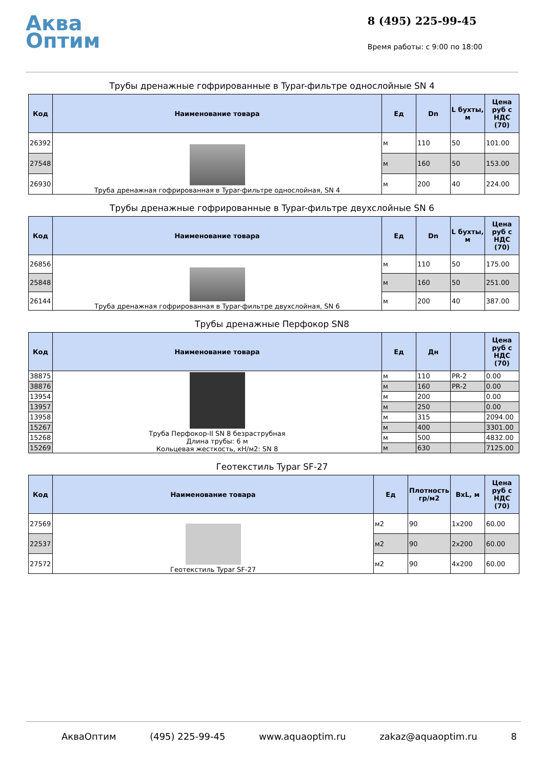Аква
Оптим
8 (495) 225-99-45
Время работы: с 9:00 по 18:00
Трубы дренажные гофрированные в Typar-фильтре однослойные SN 4
| Код | Наименование товара | Ед | Dn | L бухты, м | Цена руб с НДС (70) |
| --- | --- | --- | --- | --- | --- |
| 26392 | Труба дренажная гофрированная в Typar-фильтре однослойная, SN 4 | м | 110 | 50 | 101.00 |
| 27548 | | м | 160 | 50 | 153.00 |
| 26930 | | м | 200 | 40 | 224.00 |
Трубы дренажные гофрированные в Typar-фильтре двухслойные SN 6
| Код | Наименование товара | Ед | Dn | L бухты, м | Цена руб с НДС (70) |
| --- | --- | --- | --- | --- | --- |
| 26856 | Труба дренажная гофрированная в Typar-фильтре двухслойная, SN 6 | м | 110 | 50 | 175.00 |
| 25848 | | м | 160 | 50 | 251.00 |
| 26144 | | м | 200 | 40 | 387.00 |
Трубы дренажные Перфокор SN8
| Код | Наименование товара | Ед | Дн | | Цена руб с НДС (70) |
| --- | --- | --- | --- | --- | --- |
| 38875 | Труба Перфокор-II SN 8 безраструбная Длина трубы: 6 м Кольцевая жесткость, кН/м2: SN 8 | м | 110 | PR-2 | 0.00 |
| 38876 | | м | 160 | PR-2 | 0.00 |
| 13954 | | м | 200 | | 0.00 |
| 13957 | | м | 250 | | 0.00 |
| 13958 | | м | 315 | | 2094.00 |
| 15267 | | м | 400 | | 3301.00 |
| 15268 | | м | 500 | | 4832.00 |
| 15269 | | м | 630 | | 7125.00 |
Геотекстиль Typar SF-27
| Код | Наименование товара | Ед | Плотность гр/м2 | BxL, м | Цена руб с НДС (70) |
| --- | --- | --- | --- | --- | --- |
| 27569 | Геотекстиль Typar SF-27 | м2 | 90 | 1x200 | 60.00 |
| 22537 | | м2 | 90 | 2x200 | 60.00 |
| 27572 | | м2 | 90 | 4x200 | 60.00 |
АкваОптим (495) 225-99-45 www.aquaoptim.ru zakaz@aquaoptim.ru 8